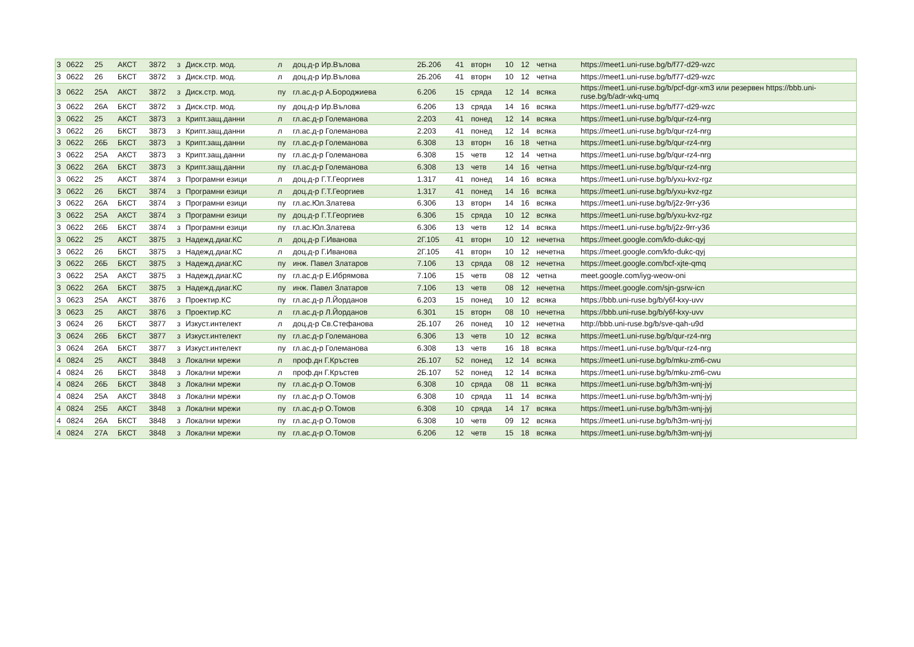| 3 | 0622 | 25 | АКСТ | 3872 | з | Диск.стр. мод. | л | доц.д-р Ир.Вълова | 2Б.206 | 41 | вторн | 10 | 12 | четна | https://meet1.uni-ruse.bg/b/f77-d29-wzc |
| 3 | 0622 | 26 | БКСТ | 3872 | з | Диск.стр. мод. | л | доц.д-р Ир.Вълова | 2Б.206 | 41 | вторн | 10 | 12 | четна | https://meet1.uni-ruse.bg/b/f77-d29-wzc |
| 3 | 0622 | 25А | АКСТ | 3872 | з | Диск.стр. мод. | пу | гл.ас.д-р А.Бороджиева | 6.206 | 15 | сряда | 12 | 14 | всяка | https://meet1.uni-ruse.bg/b/pcf-dgr-xm3 или резервен https://bbb.uni-ruse.bg/b/adr-wkq-umq |
| 3 | 0622 | 26А | БКСТ | 3872 | з | Диск.стр. мод. | пу | доц.д-р Ир.Вълова | 6.206 | 13 | сряда | 14 | 16 | всяка | https://meet1.uni-ruse.bg/b/f77-d29-wzc |
| 3 | 0622 | 25 | АКСТ | 3873 | з | Крипт.защ.данни | л | гл.ас.д-р Големанова | 2.203 | 41 | понед | 12 | 14 | всяка | https://meet1.uni-ruse.bg/b/qur-rz4-nrg |
| 3 | 0622 | 26 | БКСТ | 3873 | з | Крипт.защ.данни | л | гл.ас.д-р Големанова | 2.203 | 41 | понед | 12 | 14 | всяка | https://meet1.uni-ruse.bg/b/qur-rz4-nrg |
| 3 | 0622 | 26Б | БКСТ | 3873 | з | Крипт.защ.данни | пу | гл.ас.д-р Големанова | 6.308 | 13 | вторн | 16 | 18 | четна | https://meet1.uni-ruse.bg/b/qur-rz4-nrg |
| 3 | 0622 | 25А | АКСТ | 3873 | з | Крипт.защ.данни | пу | гл.ас.д-р Големанова | 6.308 | 15 | четв | 12 | 14 | четна | https://meet1.uni-ruse.bg/b/qur-rz4-nrg |
| 3 | 0622 | 26А | БКСТ | 3873 | з | Крипт.защ.данни | пу | гл.ас.д-р Големанова | 6.308 | 13 | четв | 14 | 16 | четна | https://meet1.uni-ruse.bg/b/qur-rz4-nrg |
| 3 | 0622 | 25 | АКСТ | 3874 | з | Програмни езици | л | доц.д-р Г.Т.Георгиев | 1.317 | 41 | понед | 14 | 16 | всяка | https://meet1.uni-ruse.bg/b/yxu-kvz-rgz |
| 3 | 0622 | 26 | БКСТ | 3874 | з | Програмни езици | л | доц.д-р Г.Т.Георгиев | 1.317 | 41 | понед | 14 | 16 | всяка | https://meet1.uni-ruse.bg/b/yxu-kvz-rgz |
| 3 | 0622 | 26А | БКСТ | 3874 | з | Програмни езици | пу | гл.ас.Юл.Златева | 6.306 | 13 | вторн | 14 | 16 | всяка | https://meet1.uni-ruse.bg/b/j2z-9rr-y36 |
| 3 | 0622 | 25А | АКСТ | 3874 | з | Програмни езици | пу | доц.д-р Г.Т.Георгиев | 6.306 | 15 | сряда | 10 | 12 | всяка | https://meet1.uni-ruse.bg/b/yxu-kvz-rgz |
| 3 | 0622 | 26Б | БКСТ | 3874 | з | Програмни езици | пу | гл.ас.Юл.Златева | 6.306 | 13 | четв | 12 | 14 | всяка | https://meet1.uni-ruse.bg/b/j2z-9rr-y36 |
| 3 | 0622 | 25 | АКСТ | 3875 | з | Надежд.диаг.КС | л | доц.д-р Г.Иванова | 2Г.105 | 41 | вторн | 10 | 12 | нечетна | https://meet.google.com/kfo-dukc-qyj |
| 3 | 0622 | 26 | БКСТ | 3875 | з | Надежд.диаг.КС | л | доц.д-р Г.Иванова | 2Г.105 | 41 | вторн | 10 | 12 | нечетна | https://meet.google.com/kfo-dukc-qyj |
| 3 | 0622 | 26Б | БКСТ | 3875 | з | Надежд.диаг.КС | пу | инж. Павел Златаров | 7.106 | 13 | сряда | 08 | 12 | нечетна | https://meet.google.com/bcf-xjte-qmq |
| 3 | 0622 | 25А | АКСТ | 3875 | з | Надежд.диаг.КС | пу | гл.ас.д-р Е.Ибрямова | 7.106 | 15 | четв | 08 | 12 | четна | meet.google.com/iyg-weow-oni |
| 3 | 0622 | 26А | БКСТ | 3875 | з | Надежд.диаг.КС | пу | инж. Павел Златаров | 7.106 | 13 | четв | 08 | 12 | нечетна | https://meet.google.com/sjn-gsrw-icn |
| 3 | 0623 | 25А | АКСТ | 3876 | з | Проектир.КС | пу | гл.ас.д-р Л.Йорданов | 6.203 | 15 | понед | 10 | 12 | всяка | https://bbb.uni-ruse.bg/b/y6f-kxy-uvv |
| 3 | 0623 | 25 | АКСТ | 3876 | з | Проектир.КС | л | гл.ас.д-р Л.Йорданов | 6.301 | 15 | вторн | 08 | 10 | нечетна | https://bbb.uni-ruse.bg/b/y6f-kxy-uvv |
| 3 | 0624 | 26 | БКСТ | 3877 | з | Изкуст.интелект | л | доц.д-р Св.Стефанова | 2Б.107 | 26 | понед | 10 | 12 | нечетна | http://bbb.uni-ruse.bg/b/sve-qah-u9d |
| 3 | 0624 | 26Б | БКСТ | 3877 | з | Изкуст.интелект | пу | гл.ас.д-р Големанова | 6.306 | 13 | четв | 10 | 12 | всяка | https://meet1.uni-ruse.bg/b/qur-rz4-nrg |
| 3 | 0624 | 26А | БКСТ | 3877 | з | Изкуст.интелект | пу | гл.ас.д-р Големанова | 6.308 | 13 | четв | 16 | 18 | всяка | https://meet1.uni-ruse.bg/b/qur-rz4-nrg |
| 4 | 0824 | 25 | АКСТ | 3848 | з | Локални мрежи | л | проф.дн Г.Кръстев | 2Б.107 | 52 | понед | 12 | 14 | всяка | https://meet1.uni-ruse.bg/b/mku-zm6-cwu |
| 4 | 0824 | 26 | БКСТ | 3848 | з | Локални мрежи | л | проф.дн Г.Кръстев | 2Б.107 | 52 | понед | 12 | 14 | всяка | https://meet1.uni-ruse.bg/b/mku-zm6-cwu |
| 4 | 0824 | 26Б | БКСТ | 3848 | з | Локални мрежи | пу | гл.ас.д-р О.Томов | 6.308 | 10 | сряда | 08 | 11 | всяка | https://meet1.uni-ruse.bg/b/h3m-wnj-jyj |
| 4 | 0824 | 25А | АКСТ | 3848 | з | Локални мрежи | пу | гл.ас.д-р О.Томов | 6.308 | 10 | сряда | 11 | 14 | всяка | https://meet1.uni-ruse.bg/b/h3m-wnj-jyj |
| 4 | 0824 | 25Б | АКСТ | 3848 | з | Локални мрежи | пу | гл.ас.д-р О.Томов | 6.308 | 10 | сряда | 14 | 17 | всяка | https://meet1.uni-ruse.bg/b/h3m-wnj-jyj |
| 4 | 0824 | 26А | БКСТ | 3848 | з | Локални мрежи | пу | гл.ас.д-р О.Томов | 6.308 | 10 | четв | 09 | 12 | всяка | https://meet1.uni-ruse.bg/b/h3m-wnj-jyj |
| 4 | 0824 | 27А | БКСТ | 3848 | з | Локални мрежи | пу | гл.ас.д-р О.Томов | 6.206 | 12 | четв | 15 | 18 | всяка | https://meet1.uni-ruse.bg/b/h3m-wnj-jyj |